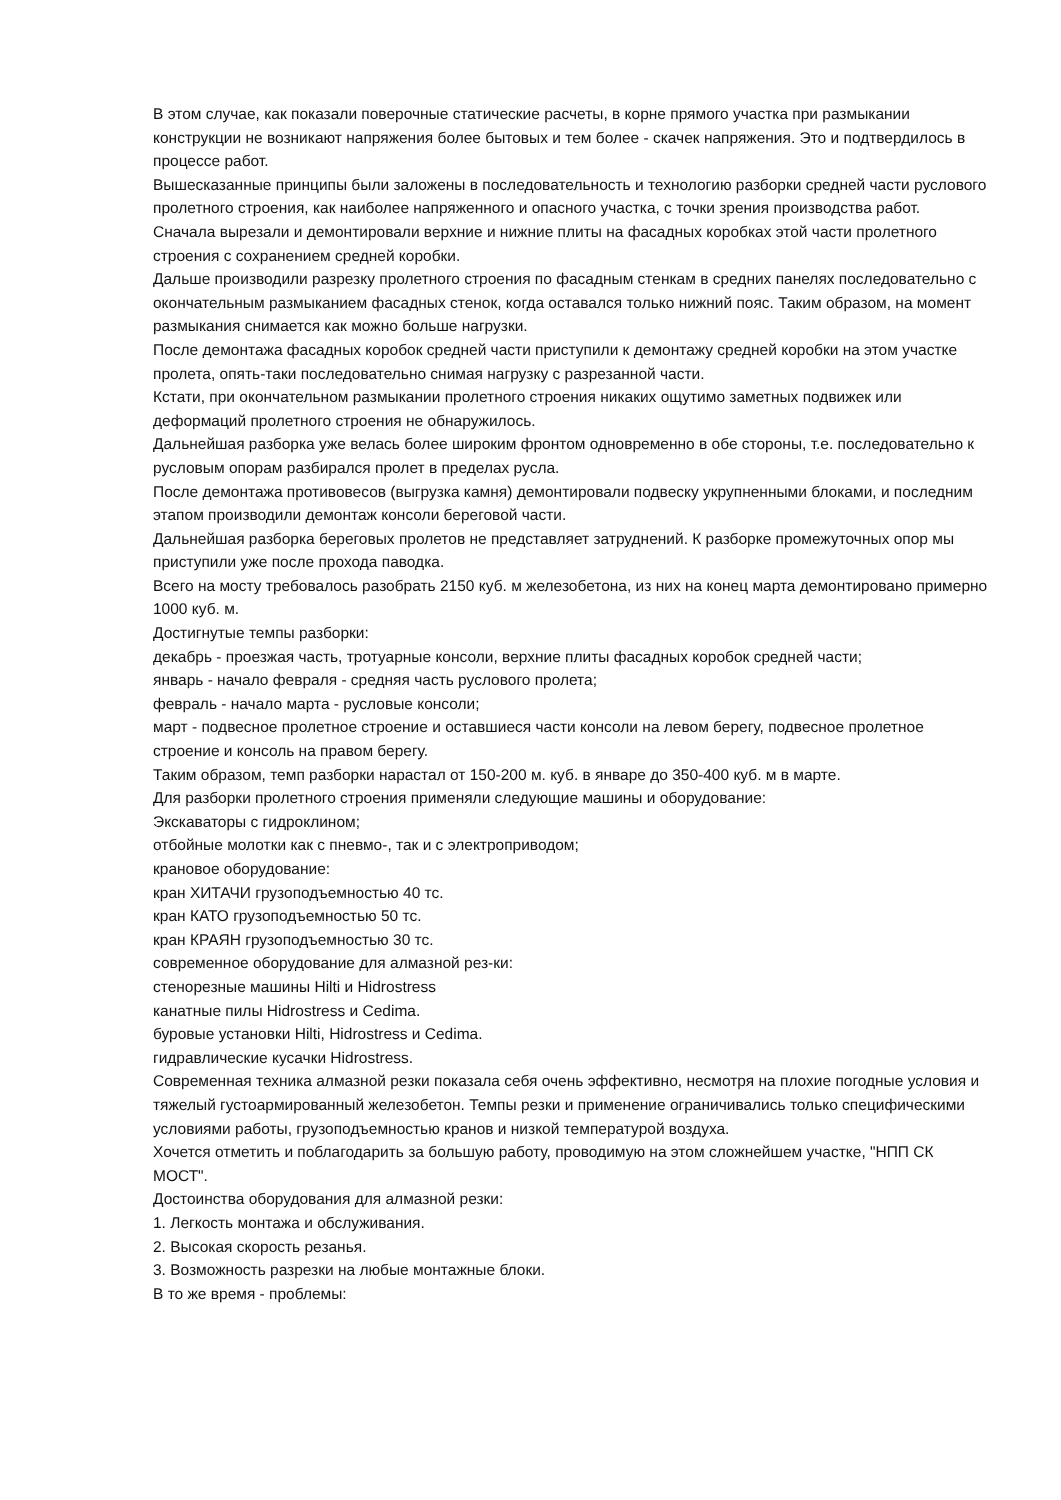В этом случае, как показали поверочные статические расчеты, в корне прямого участка при размыкании конструкции не возникают напряжения более бытовых и тем более - скачек напряжения. Это и подтвердилось в процессе работ.
Вышесказанные принципы были заложены в последовательность и технологию разборки средней части руслового пролетного строения, как наиболее напряженного и опасного участка, с точки зрения производства работ.
Сначала вырезали и демонтировали верхние и нижние плиты на фасадных коробках этой части пролетного строения с сохранением средней коробки.
Дальше производили разрезку пролетного строения по фасадным стенкам в средних панелях последовательно с окончательным размыканием фасадных стенок, когда оставался только нижний пояс. Таким образом, на момент размыкания снимается как можно больше нагрузки.
После демонтажа фасадных коробок средней части приступили к демонтажу средней коробки на этом участке пролета, опять-таки последовательно снимая нагрузку с разрезанной части.
Кстати, при окончательном размыкании пролетного строения никаких ощутимо заметных подвижек или деформаций пролетного строения не обнаружилось.
Дальнейшая разборка уже велась более широким фронтом одновременно в обе стороны, т.е. последовательно к русловым опорам разбирался пролет в пределах русла.
После демонтажа противовесов (выгрузка камня) демонтировали подвеску укрупненными блоками, и последним этапом производили демонтаж консоли береговой части.
Дальнейшая разборка береговых пролетов не представляет затруднений. К разборке промежуточных опор мы приступили уже после прохода паводка.
Всего на мосту требовалось разобрать 2150 куб. м железобетона, из них на конец марта демонтировано примерно 1000 куб. м.
Достигнутые темпы разборки:
декабрь - проезжая часть, тротуарные консоли, верхние плиты фасадных коробок средней части;
январь - начало февраля - средняя часть руслового пролета;
февраль - начало марта - русловые консоли;
март - подвесное пролетное строение и оставшиеся части консоли на левом берегу, подвесное пролетное строение и консоль на правом берегу.
Таким образом, темп разборки нарастал от 150-200 м. куб. в январе до 350-400 куб. м в марте.
Для разборки пролетного строения применяли следующие машины и оборудование:
Экскаваторы с гидроклином;
отбойные молотки как с пневмо-, так и с электроприводом;
крановое оборудование:
кран ХИТАЧИ грузоподъемностью 40 тс.
кран КАТО грузоподъемностью 50 тс.
кран КРАЯН грузоподъемностью 30 тс.
современное оборудование для алмазной рез-ки:
стенорезные машины Hilti и Hidrostress
канатные пилы Hidrostress и Cedima.
буровые установки Hilti, Hidrostress и Cedima.
гидравлические кусачки Hidrostress.
Современная техника алмазной резки показала себя очень эффективно, несмотря на плохие погодные условия и тяжелый густоармированный железобетон. Темпы резки и применение ограничивались только специфическими условиями работы, грузоподъемностью кранов и низкой температурой воздуха.
Хочется отметить и поблагодарить за большую работу, проводимую на этом сложнейшем участке, "НПП СК МОСТ".
Достоинства оборудования для алмазной резки:
1. Легкость монтажа и обслуживания.
2. Высокая скорость резанья.
3. Возможность разрезки на любые монтажные блоки.
В то же время - проблемы: